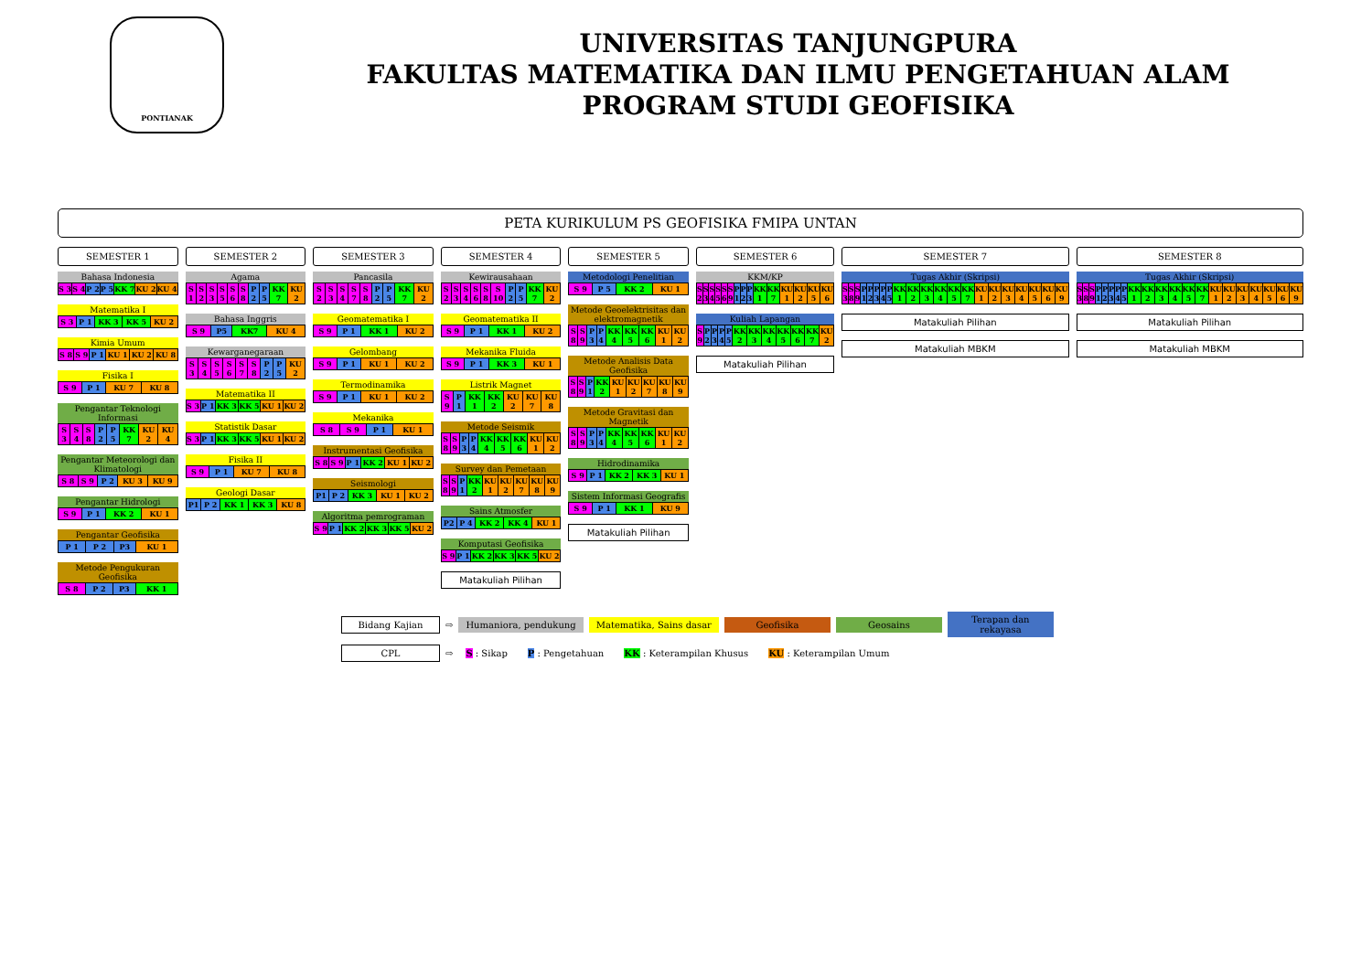PONTIANAK
UNIVERSITAS TANJUNGPURA
FAKULTAS MATEMATIKA DAN ILMU PENGETAHUAN ALAM
PROGRAM STUDI GEOFISIKA
PETA KURIKULUM PS GEOFISIKA FMIPA UNTAN
SEMESTER 1
Bahasa Indonesia
| S 3 | S 4 | P 2 | P 5 | KK 7 | KU 2 | KU 4 |
Matematika I
| S 3 | P 1 | KK 3 | KK 5 | KU 2 |
Kimia Umum
| S 8 | S 9 | P 1 | KU 1 | KU 2 | KU 8 |
Fisika I
| S 9 | P 1 | KU 7 | KU 8 |
Pengantar Teknologi Informasi
| S 3 | S 4 | S 8 | P 2 | P 5 | KK 7 | KU 2 | KU 4 |
Pengantar Meteorologi dan Klimatologi
| S 8 | S 9 | P 2 | KU 3 | KU 9 |
Pengantar Hidrologi
| S 9 | P 1 | KK 2 | KU 1 |
Pengantar Geofisika
| P 1 | P 2 | P3 | KU 1 |
Metode Pengukuran Geofisika
| S 8 | P 2 | P3 | KK 1 |
SEMESTER 2
Agama
| S 1 | S 2 | S 3 | S 5 | S 6 | S 8 | P 2 | P 5 | KK 7 | KU 2 |
Bahasa Inggris
| S 9 | P5 | KK7 | KU 4 |
Kewarganegaraan
| S 3 | S 4 | S 5 | S 6 | S 7 | S 8 | P 2 | P 5 | KU 2 |
Matematika II
| S 3 | P 1 | KK 3 | KK 5 | KU 1 | KU 2 |
Statistik Dasar
| S 3 | P 1 | KK 3 | KK 5 | KU 1 | KU 2 |
Fisika II
| S 9 | P 1 | KU 7 | KU 8 |
Geologi Dasar
| P1 | P 2 | KK 1 | KK 3 | KU 8 |
SEMESTER 3
Pancasila
| S 2 | S 3 | S 4 | S 7 | S 8 | P 2 | P 5 | KK 7 | KU 2 |
Geomatematika I
| S 9 | P 1 | KK 1 | KU 2 |
Gelombang
| S 9 | P 1 | KU 1 | KU 2 |
Termodinamika
| S 9 | P 1 | KU 1 | KU 2 |
Mekanika
| S 8 | S 9 | P 1 | KU 1 |
Instrumentasi Geofisika
| S 8 | S 9 | P 1 | KK 2 | KU 1 | KU 2 |
Seismologi
| P1 | P 2 | KK 3 | KU 1 | KU 2 |
Algoritma pemrograman
| S 9 | P 1 | KK 2 | KK 3 | KK 5 | KU 2 |
SEMESTER 4
Kewirausahaan
| S 2 | S 3 | S 4 | S 6 | S 8 | S 10 | P 2 | P 5 | KK 7 | KU 2 |
Geomatematika II
| S 9 | P 1 | KK 1 | KU 2 |
Mekanika Fluida
| S 9 | P 1 | KK 3 | KU 1 |
Listrik Magnet
| S 9 | P 1 | KK 1 | KK 2 | KU 2 | KU 7 | KU 8 |
Metode Seismik
| S 8 | S 9 | P 3 | P 4 | KK 4 | KK 5 | KK 6 | KU 1 | KU 2 |
Survey dan Pemetaan
| S 8 | S 9 | P 1 | KK 2 | KU 1 | KU 2 | KU 7 | KU 8 | KU 9 |
Sains Atmosfer
| P2 | P 4 | KK 2 | KK 4 | KU 1 |
Komputasi Geofisika
| S 9 | P 1 | KK 2 | KK 3 | KK 5 | KU 2 |
Matakuliah Pilihan
SEMESTER 5
Metodologi Penelitian
| S 9 | P 5 | KK 2 | KU 1 |
Metode Geoelektrisitas dan elektromagnetik
| S 8 | S 9 | P 3 | P 4 | KK 4 | KK 5 | KK 6 | KU 1 | KU 2 |
Metode Analisis Data Geofisika
| S 8 | S 9 | P 1 | KK 2 | KU 1 | KU 2 | KU 7 | KU 8 | KU 9 |
Metode Gravitasi dan Magnetik
| S 8 | S 9 | P 3 | P 4 | KK 4 | KK 5 | KK 6 | KU 1 | KU 2 |
Hidrodinamika
| S 9 | P 1 | KK 2 | KK 3 | KU 1 |
Sistem Informasi Geografis
| S 9 | P 1 | KK 1 | KU 9 |
Matakuliah Pilihan
SEMESTER 6
KKM/KP
| S 2 | S 3 | S 4 | S 5 | S 6 | S 9 | P 1 | P 2 | P 3 | KK 1 | KK 7 | KU 1 | KU 2 | KU 5 | KU 6 |
Kuliah Lapangan
| S 9 | P 2 | P 3 | P 4 | P 5 | KK 2 | KK 3 | KK 4 | KK 5 | KK 6 | KK 7 | KU 2 |
Matakuliah Pilihan
SEMESTER 7
Tugas Akhir (Skripsi)
| S 3 | S 8 | S 9 | P 1 | P 2 | P 3 | P 4 | P 5 | KK 1 | KK 2 | KK 3 | KK 4 | KK 5 | KK 7 | KU 1 | KU 2 | KU 3 | KU 4 | KU 5 | KU 6 | KU 9 |
Matakuliah Pilihan
Matakuliah MBKM
SEMESTER 8
Tugas Akhir (Skripsi)
| S 3 | S 8 | S 9 | P 1 | P 2 | P 3 | P 4 | P 5 | KK 1 | KK 2 | KK 3 | KK 4 | KK 5 | KK 7 | KU 1 | KU 2 | KU 3 | KU 4 | KU 5 | KU 6 | KU 9 |
Matakuliah Pilihan
Matakuliah MBKM
Bidang Kajian ⇨ Humaniora, pendukung Matematika, Sains dasar Geofisika Geosains Terapan dan rekayasa
CPL ⇨ S : Sikap P : Pengetahuan KK : Keterampilan Khusus KU : Keterampilan Umum